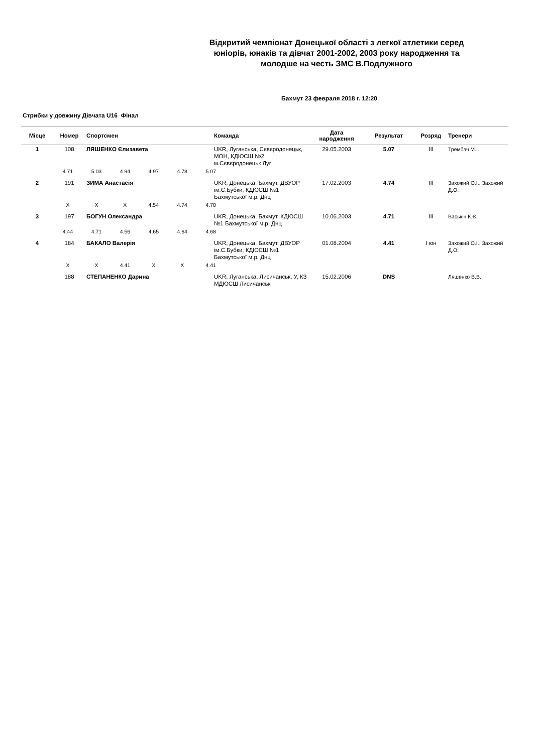Відкритий чемпіонат Донецької області з легкої атлетики серед юніорів, юнаків та дівчат 2001-2002, 2003 року народження та молодше на честь ЗМС В.Подлужного
Бахмут 23 февраля 2018 г. 12:20
Стрибки у довжину Дівчата U16 Фінал
| Місце | Номер | Спортсмен | Команда | Дата народження | Результат | Розряд | Тренери |
| --- | --- | --- | --- | --- | --- | --- | --- |
| 1 | 108 | ЛЯШЕНКО Єлизавета | UKR, Луганська, Сєвєродонецьк, МОН, КДЮСШ №2 м.Сєвєродонецьк Луг | 29.05.2003 | 5.07 | III | Трембач М.І. |
| | 4.71 5.03 4.94 4.97 4.78 5.07 | | | | | | |
| 2 | 191 | ЗИМА Анастасія | UKR, Донецька, Бахмут, ДВУОР ім.С.Бубки, КДЮСШ №1 Бахмутської м.р. Днц | 17.02.2003 | 4.74 | III | Захожий О.І., Захожий Д.О. |
| | X X X 4.54 4.74 4.70 | | | | | | |
| 3 | 197 | БОГУН Олександра | UKR, Донецька, Бахмут, КДЮСШ №1 Бахмутської м.р. Днц | 10.06.2003 | 4.71 | III | Васькін К.Є. |
| | 4.44 4.71 4.56 4.65 4.64 4.68 | | | | | | |
| 4 | 184 | БАКАЛО Валерія | UKR, Донецька, Бахмут, ДВУОР ім.С.Бубки, КДЮСШ №1 Бахмутської м.р. Днц | 01.08.2004 | 4.41 | I юн | Захожий О.І., Захожий Д.О. |
| | X X 4.41 X X 4.41 | | | | | | |
| | 188 | СТЕПАНЕНКО Дарина | UKR, Луганська, Лисичанськ, У, КЗ МДЮСШ Лисичанськ | 15.02.2006 | DNS | | Ляшенко В.В. |